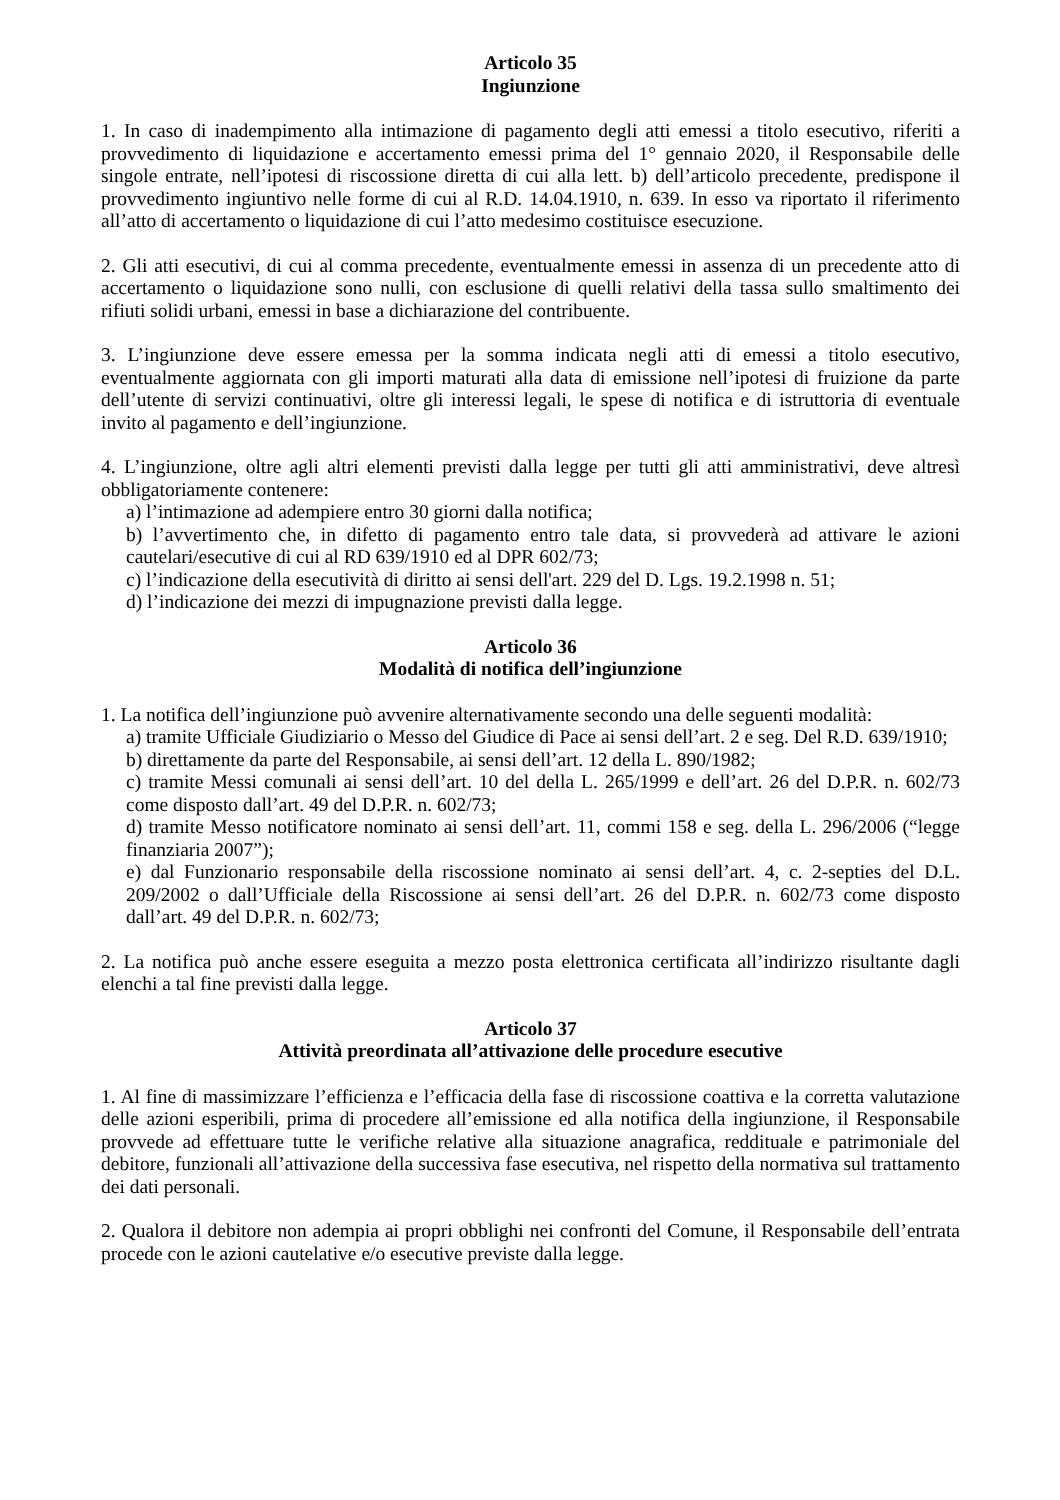Articolo 35
Ingiunzione
1. In caso di inadempimento alla intimazione di pagamento degli atti emessi a titolo esecutivo, riferiti a provvedimento di liquidazione e accertamento emessi prima del 1° gennaio 2020, il Responsabile delle singole entrate, nell’ipotesi di riscossione diretta di cui alla lett. b) dell’articolo precedente, predispone il provvedimento ingiuntivo nelle forme di cui al R.D. 14.04.1910, n. 639. In esso va riportato il riferimento all’atto di accertamento o liquidazione di cui l’atto medesimo costituisce esecuzione.
2. Gli atti esecutivi, di cui al comma precedente, eventualmente emessi in assenza di un precedente atto di accertamento o liquidazione sono nulli, con esclusione di quelli relativi della tassa sullo smaltimento dei rifiuti solidi urbani, emessi in base a dichiarazione del contribuente.
3. L’ingiunzione deve essere emessa per la somma indicata negli atti di emessi a titolo esecutivo, eventualmente aggiornata con gli importi maturati alla data di emissione nell’ipotesi di fruizione da parte dell’utente di servizi continuativi, oltre gli interessi legali, le spese di notifica e di istruttoria di eventuale invito al pagamento e dell’ingiunzione.
4. L’ingiunzione, oltre agli altri elementi previsti dalla legge per tutti gli atti amministrativi, deve altresì obbligatoriamente contenere:
a) l’intimazione ad adempiere entro 30 giorni dalla notifica;
b) l’avvertimento che, in difetto di pagamento entro tale data, si provvederà ad attivare le azioni cautelari/esecutive di cui al RD 639/1910 ed al DPR 602/73;
c) l’indicazione della esecutività di diritto ai sensi dell'art. 229 del D. Lgs. 19.2.1998 n. 51;
d) l’indicazione dei mezzi di impugnazione previsti dalla legge.
Articolo 36
Modalità di notifica dell’ingiunzione
1. La notifica dell’ingiunzione può avvenire alternativamente secondo una delle seguenti modalità:
a) tramite Ufficiale Giudiziario o Messo del Giudice di Pace ai sensi dell’art. 2 e seg. Del R.D. 639/1910;
b) direttamente da parte del Responsabile, ai sensi dell’art. 12 della L. 890/1982;
c) tramite Messi comunali ai sensi dell’art. 10 del della L. 265/1999 e dell’art. 26 del D.P.R. n. 602/73 come disposto dall’art. 49 del D.P.R. n. 602/73;
d) tramite Messo notificatore nominato ai sensi dell’art. 11, commi 158 e seg. della L. 296/2006 (“legge finanziaria 2007”);
e) dal Funzionario responsabile della riscossione nominato ai sensi dell’art. 4, c. 2-septies del D.L. 209/2002 o dall’Ufficiale della Riscossione ai sensi dell’art. 26 del D.P.R. n. 602/73 come disposto dall’art. 49 del D.P.R. n. 602/73;
2. La notifica può anche essere eseguita a mezzo posta elettronica certificata all’indirizzo risultante dagli elenchi a tal fine previsti dalla legge.
Articolo 37
Attività preordinata all’attivazione delle procedure esecutive
1. Al fine di massimizzare l’efficienza e l’efficacia della fase di riscossione coattiva e la corretta valutazione delle azioni esperibili, prima di procedere all’emissione ed alla notifica della ingiunzione, il Responsabile provvede ad effettuare tutte le verifiche relative alla situazione anagrafica, reddituale e patrimoniale del debitore, funzionali all’attivazione della successiva fase esecutiva, nel rispetto della normativa sul trattamento dei dati personali.
2. Qualora il debitore non adempia ai propri obblighi nei confronti del Comune, il Responsabile dell’entrata procede con le azioni cautelative e/o esecutive previste dalla legge.